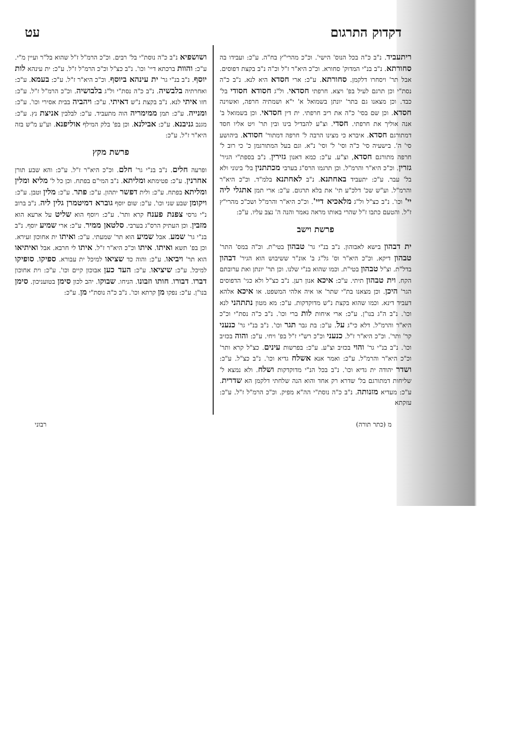דקדוק התרגום עט
ריתעביד. נ"ב כ"ה בכל הנוס' הישי'. וכ"כ מהרי"ץ בח"ה. ע"כ: ועבידו בה סחורתא. נ"ב בנ"י המדוק' סחורא. וכ"כ היא"ר ז"ל וכ"ה נ"ב בקצת דפוסים. אבל תר' ויסחרו דלקמן. סחורתא. ע"כ: ארי חסדא היא לנא. נ"ב כ"ה נסת"י וכן תרגם לעיל בפ' ויצא. חרפתי חסדאי. ול"ג חסודא חסודי בל' כבד. וכן מצאנו גם בתר' יונתן בשמואל א' י"א ושמתיה חרפה, ואשוינה חסדא. וכן שם בסי' כ"ה את ריב חרפתי. ית דין חסדאי. וכן בשמואל ב' אנה אוליך את חרפתי. חסדי. וצ"ע להבדיל בינו ובין תר' ויט אליו חסד דמתורגם חסדא. איברא כי מצינו הרבה ל' חרפה דמתור' חסודא. ביהושע סי' ה'. בישעיה סי' כ"ה וסי' ל' וסי' נ"א. וגם בעל המתורגמן כ' כי רוב ל' חרפה מתורגם חסדא, וצ"ע. ע"כ: כמא דאנון גזירין. נ"ב בספת"י הגיר' גזרין. וכ"כ היא"ר והרמ"ל. וכן תרגמו הרס"ג בערבי מכתתנין בל' בינוני ולא בל' עבר. ע"כ: יתעביד באחתנא. נ"ב לאחתנא בלמ"ד. וכ"כ היא"ר והרמ"ל. וע"ש שכ' דלכ"ע תי' את בלא תרגום. ע"כ: ארי תמן אתגלי ליה יי' וכו'. נ"ב כצ"ל ול"ג מלאכיא דיי'. וכ"כ היא"ר והרמ"ל ושכ"כ מהרי"ץ ז"ל. והטעם כתבו ז"ל שהרי באותו מראה נאמר והנה ה' נצב עליו. ע"כ:
פרשת וישב
ית דבהון בישא לאבוהון. נ"ב בנ"י גר' טבהון בטי"ת. וכ"ה במס' התר' טבהון דיקא. וכ"כ היא"ר וס' גל"ג ב' אונ"ר ששיבוש הוא הגיר' דבהון בדל"ת. וצ"ל טבהון בטי"ת. וכמו שהוא בנ"י שלנו. וכן תר' יונתן ואת ערובתם הקח. וית טבהון תיתי. ע"כ: איכא אנון רען. נ"ב כצ"ל ולא כגי' הדפוסים הגר' היכן. וכן מצאנו בת"י שתר' או איה אלהי המשפט. או איכא אלהא דעביד דינא. וכמו שהוא בקצת נ"ש מדוקדקות. ע"כ: מא מטון נתתהני לנא וכו'. נ"ב ה"ג בנו"ן. ע"כ: ארי איחות לות ברי וכו'. נ"ב כ"ה נסת"י וכ"כ היא"ר והרמ"ל. דלא כי"ג על. ע"כ: בת גבר תגר וכו'. נ"ב בנ"י גר' כנעני קר' ותר'. וכ"כ היא"ר ז"ל. כנעני וכ"כ רש"י ז"ל בפ' ויחי. ע"כ: והוה בכזיב וכו'. נ"ב בנ"י גר' והוי בכזיב וצ"ע. ע"כ: בפרשות עינים. כצ"ל קרא ותר' וכ"כ היא"ר והרמ"ל. ע"כ: ואמר אנא אשלח גדיא וכו'. נ"ב כצ"ל. ע"כ: ושדר יהודה ית גדיא וכו'. נ"ב בכל הנ"י מדוקדקות ושלח. ולא נמצא ל' שליחות דמתורגם בל' שדרא רק אחד והוא הנה שלחתי דלקמן הא שדרית. ע"כ: מעדיא מזנותה. נ"ב כ"ה נוסת"י הה"א מפיק. וכ"כ הרמ"ל ז"ל. ע"כ: עזקתא
ושושפיא נ"ב כ"ה נוסת"י בל' רבים. וכ"כ הרמ"ל ז"ל שהוא בל"ר ועיין מ"י. ע"כ: והוות ברכתא דיי' וכו'. נ"ב כצ"ל וכ"כ הרמ"ל ז"ל. ע"כ: ית עינהא לות יוסף. נ"ב בנ"י גר' ית עינהא ביוסף. וכ"כ היא"ר ז"ל. ע"כ: בעמא. ע"כ: ואחרתיה בלבשיה. נ"ב כ"ה נסת"י ול"ג בלבושיה. וכ"כ הרמ"ל ז"ל. ע"כ: חזו איתי לנא. נ"ב בקצת נ"ש דאיתי. ע"כ: ויהביה בבית אסירי וכו'. ע"כ: ומנייה. ע"כ: תמן ממימריה הוה מתעביד. ע"כ: לבלבין אניצת נץ. ע"כ: מגנב גניבנא. ע"כ: אבילנא. וכן בפ' בלק המילף אוליפנא. וע"ע מ"ש בזה היא"ר ז"ל. ע"כ:
פרשת מקץ
ופרעה חלים. נ"ב בנ"י גר' חלם. וכ"כ היא"ר ז"ל. ע"כ: והא שבע תורן אחרנין. ע"כ: פטימתא ומליתא. נ"ב המי"ם בפתח. וכן כל ל' מליא ומלין ומליתא בפתח. ע"כ: ולית דפשר יתהון. ע"כ: פתר. ע"כ: מלין וטבן. ע"כ: ויקומן שבע שני וכו'. ע"כ: שום יוסף גוברא דמיטמרן גלין ליה. נ"ב ברוב נ"י גרסי צפנת פענח קרא ותר'. ע"כ: ויוסף הוא שליט על ארעא הוא מזבין. וכן העתיק הרס"ג בערבי. סלטאן ממיר. ע"כ: ארי שמיע יוסף. נ"ב בנ"י גר' שמע. אבל שמיע הוא תר' שמעתי. ע"כ: ואיתו ית אחוכון זעירא. וכן בפ' תשא ואיתו. איתו וכ"כ היא"ר ז"ל. איתו לי חרבא. אבל ואיתיאו הוא תר' ויביאו. ע"כ: והוה כד שציאו למיכל ית עבורא. ספיקו. סופיקו למיכל. ע"כ: שיציאו. ע"כ: העד כען אבוכון קיים וכו'. ע"כ: וית אחוכון דברו. דבורו. חותו וזבונו. הניחו. שבוקו. יהב לכון סימן בטועניכון. סימן בנו"ן. ע"כ: נפקו מן קרתא וכו'. נ"ב כ"ה נוסת"י מן. ע"כ:
מ (כתר תורה) רבוני